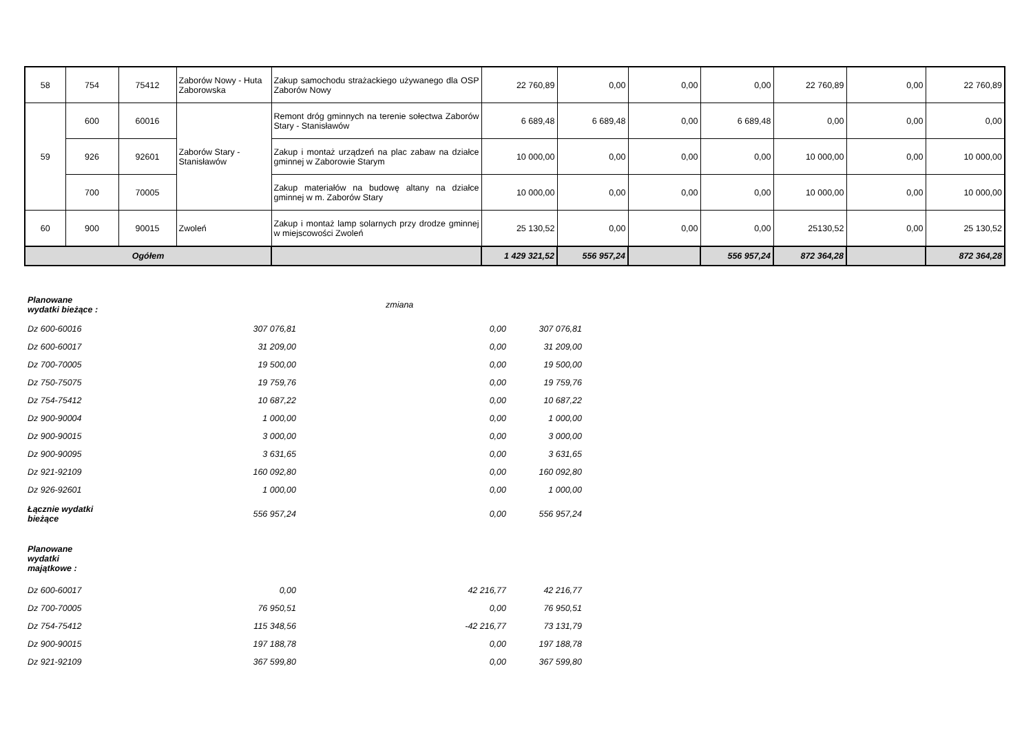| 58 | 754 | 75412 | Zaborów Nowy - Huta Zaborowska | Zakup samochodu strażackiego używanego dla OSP Zaborów Nowy | 22 760,89 | 0,00 | 0,00 | 0,00 | 22 760,89 | 0,00 | 22 760,89 |
| 59 | 600 | 60016 | Zaborów Stary - Stanisławów | Remont dróg gminnych na terenie sołectwa Zaborów Stary - Stanisławów | 6 689,48 | 6 689,48 | 0,00 | 6 689,48 | 0,00 | 0,00 | 0,00 |
| | 926 | 92601 | | Zakup i montaż urządzeń na plac zabaw na działce gminnej w Zaborowie Starym | 10 000,00 | 0,00 | 0,00 | 0,00 | 10 000,00 | 0,00 | 10 000,00 |
| | 700 | 70005 | | Zakup materiałów na budowę altany na działce gminnej w m. Zaborów Stary | 10 000,00 | 0,00 | 0,00 | 0,00 | 10 000,00 | 0,00 | 10 000,00 |
| 60 | 900 | 90015 | Zwoleń | Zakup i montaż lamp solarnych przy drodze gminnej w miejscowości Zwoleń | 25 130,52 | 0,00 | 0,00 | 0,00 | 25130,52 | 0,00 | 25 130,52 |
| Ogółem | | | | | 1 429 321,52 | 556 957,24 | | 556 957,24 | 872 364,28 | | 872 364,28 |
| Planowane wydatki bieżące : | | zmiana | |
| Dz 600-60016 | 307 076,81 | 0,00 | 307 076,81 |
| Dz 600-60017 | 31 209,00 | 0,00 | 31 209,00 |
| Dz 700-70005 | 19 500,00 | 0,00 | 19 500,00 |
| Dz 750-75075 | 19 759,76 | 0,00 | 19 759,76 |
| Dz 754-75412 | 10 687,22 | 0,00 | 10 687,22 |
| Dz 900-90004 | 1 000,00 | 0,00 | 1 000,00 |
| Dz 900-90015 | 3 000,00 | 0,00 | 3 000,00 |
| Dz 900-90095 | 3 631,65 | 0,00 | 3 631,65 |
| Dz 921-92109 | 160 092,80 | 0,00 | 160 092,80 |
| Dz 926-92601 | 1 000,00 | 0,00 | 1 000,00 |
| Łącznie wydatki bieżące | 556 957,24 | 0,00 | 556 957,24 |
| Planowane wydatki majątkowe : | | | |
| Dz 600-60017 | 0,00 | 42 216,77 | 42 216,77 |
| Dz 700-70005 | 76 950,51 | 0,00 | 76 950,51 |
| Dz 754-75412 | 115 348,56 | -42 216,77 | 73 131,79 |
| Dz 900-90015 | 197 188,78 | 0,00 | 197 188,78 |
| Dz 921-92109 | 367 599,80 | 0,00 | 367 599,80 |